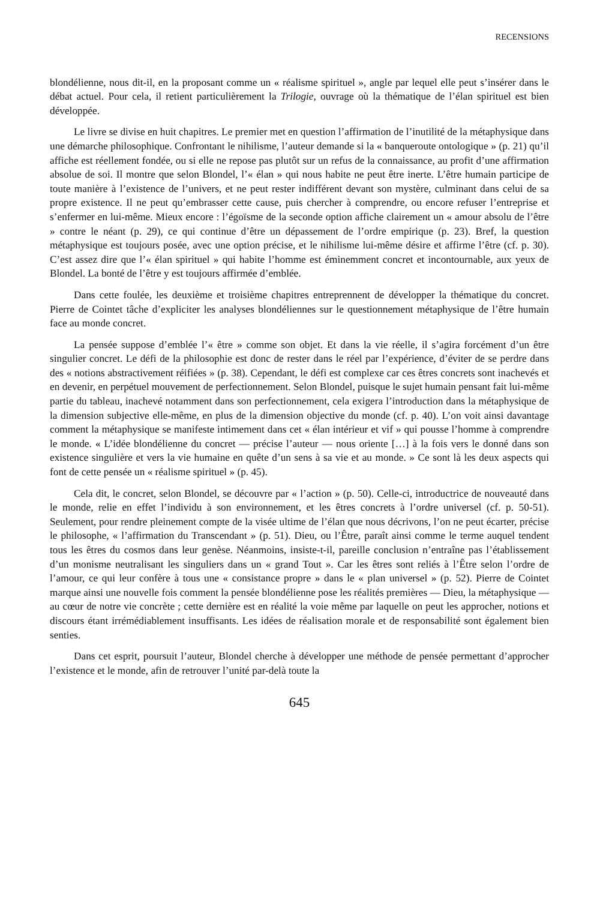RECENSIONS
blondélienne, nous dit-il, en la proposant comme un « réalisme spirituel », angle par lequel elle peut s’insérer dans le débat actuel. Pour cela, il retient particulièrement la Trilogie, ouvrage où la thématique de l’élan spirituel est bien développée.
Le livre se divise en huit chapitres. Le premier met en question l’affirmation de l’inutilité de la métaphysique dans une démarche philosophique. Confrontant le nihilisme, l’auteur demande si la « banqueroute ontologique » (p. 21) qu’il affiche est réellement fondée, ou si elle ne repose pas plutôt sur un refus de la connaissance, au profit d’une affirmation absolue de soi. Il montre que selon Blondel, l’« élan » qui nous habite ne peut être inerte. L’être humain participe de toute manière à l’existence de l’univers, et ne peut rester indifférent devant son mystère, culminant dans celui de sa propre existence. Il ne peut qu’embrasser cette cause, puis chercher à comprendre, ou encore refuser l’entreprise et s’enfermer en lui-même. Mieux encore : l’égoïsme de la seconde option affiche clairement un « amour absolu de l’être » contre le néant (p. 29), ce qui continue d’être un dépassement de l’ordre empirique (p. 23). Bref, la question métaphysique est toujours posée, avec une option précise, et le nihilisme lui-même désire et affirme l’être (cf. p. 30). C’est assez dire que l’« élan spirituel » qui habite l’homme est éminemment concret et incontournable, aux yeux de Blondel. La bonté de l’être y est toujours affirmée d’emblée.
Dans cette foulée, les deuxième et troisième chapitres entreprennent de développer la théma­tique du concret. Pierre de Cointet tâche d’expliciter les analyses blondéliennes sur le question­nement métaphysique de l’être humain face au monde concret.
La pensée suppose d’emblée l’« être » comme son objet. Et dans la vie réelle, il s’agira forcément d’un être singulier concret. Le défi de la philosophie est donc de rester dans le réel par l’expérience, d’éviter de se perdre dans des « notions abstractivement réifiées » (p. 38). Cependant, le défi est complexe car ces êtres concrets sont inachevés et en devenir, en perpétuel mouvement de perfectionnement. Selon Blondel, puisque le sujet humain pensant fait lui-même partie du tableau, inachevé notamment dans son perfectionnement, cela exigera l’introduction dans la métaphysique de la dimension subjective elle-même, en plus de la dimension objective du monde (cf. p. 40). L’on voit ainsi davantage comment la métaphysique se manifeste intimement dans cet « élan intérieur et vif » qui pousse l’homme à comprendre le monde. « L’idée blondélienne du concret — précise l’auteur — nous oriente […] à la fois vers le donné dans son existence singulière et vers la vie humaine en quête d’un sens à sa vie et au monde. » Ce sont là les deux aspects qui font de cette pensée un « réalisme spirituel » (p. 45).
Cela dit, le concret, selon Blondel, se découvre par « l’action » (p. 50). Celle-ci, introductrice de nouveauté dans le monde, relie en effet l’individu à son environnement, et les êtres concrets à l’ordre universel (cf. p. 50-51). Seulement, pour rendre pleinement compte de la visée ultime de l’élan que nous décrivons, l’on ne peut écarter, précise le philosophe, « l’affirmation du Transcen­dant » (p. 51). Dieu, ou l’Être, paraît ainsi comme le terme auquel tendent tous les êtres du cosmos dans leur genèse. Néanmoins, insiste-t-il, pareille conclusion n’entraîne pas l’établissement d’un monisme neutralisant les singuliers dans un « grand Tout ». Car les êtres sont reliés à l’Être selon l’ordre de l’amour, ce qui leur confère à tous une « consistance propre » dans le « plan universel » (p. 52). Pierre de Cointet marque ainsi une nouvelle fois comment la pensée blondélienne pose les réalités premières — Dieu, la métaphysique — au cœur de notre vie concrète ; cette dernière est en réalité la voie même par laquelle on peut les approcher, notions et discours étant irrémédiablement insuffisants. Les idées de réalisation morale et de responsabilité sont également bien senties.
Dans cet esprit, poursuit l’auteur, Blondel cherche à développer une méthode de pensée permettant d’approcher l’existence et le monde, afin de retrouver l’unité par-delà toute la
645